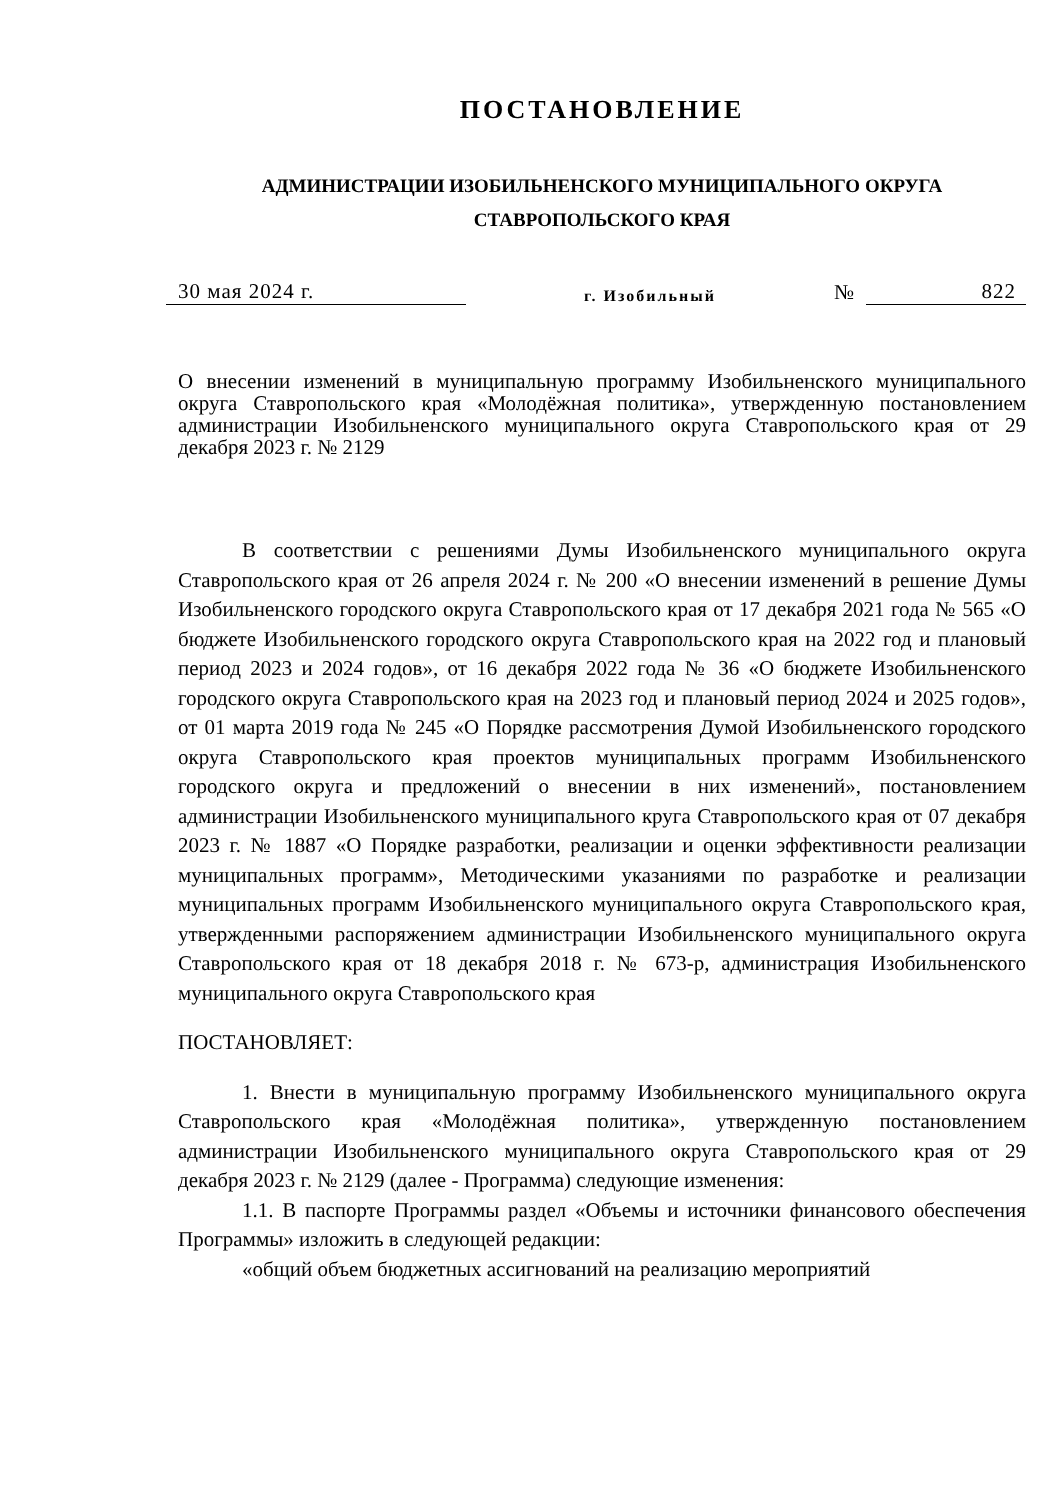ПОСТАНОВЛЕНИЕ
АДМИНИСТРАЦИИ ИЗОБИЛЬНЕНСКОГО МУНИЦИПАЛЬНОГО ОКРУГА
СТАВРОПОЛЬСКОГО КРАЯ
30 мая 2024 г. г. Изобильный № 822
О внесении изменений в муниципальную программу Изобильненского муниципального округа Ставропольского края «Молодёжная политика», утвержденную постановлением администрации Изобильненского муниципального округа Ставропольского края от 29 декабря 2023 г. № 2129
В соответствии с решениями Думы Изобильненского муниципального округа Ставропольского края от 26 апреля 2024 г. № 200 «О внесении изменений в решение Думы Изобильненского городского округа Ставропольского края от 17 декабря 2021 года № 565 «О бюджете Изобильненского городского округа Ставропольского края на 2022 год и плановый период 2023 и 2024 годов», от 16 декабря 2022 года № 36 «О бюджете Изобильненского городского округа Ставропольского края на 2023 год и плановый период 2024 и 2025 годов», от 01 марта 2019 года № 245 «О Порядке рассмотрения Думой Изобильненского городского округа Ставропольского края проектов муниципальных программ Изобильненского городского округа и предложений о внесении в них изменений», постановлением администрации Изобильненского муниципального круга Ставропольского края от 07 декабря 2023 г. № 1887 «О Порядке разработки, реализации и оценки эффективности реализации муниципальных программ», Методическими указаниями по разработке и реализации муниципальных программ Изобильненского муниципального округа Ставропольского края, утвержденными распоряжением администрации Изобильненского муниципального округа Ставропольского края от 18 декабря 2018 г. № 673-р, администрация Изобильненского муниципального округа Ставропольского края
ПОСТАНОВЛЯЕТ:
1. Внести в муниципальную программу Изобильненского муниципального округа Ставропольского края «Молодёжная политика», утвержденную постановлением администрации Изобильненского муниципального округа Ставропольского края от 29 декабря 2023 г. № 2129 (далее - Программа) следующие изменения:
1.1. В паспорте Программы раздел «Объемы и источники финансового обеспечения Программы» изложить в следующей редакции:
«общий объем бюджетных ассигнований на реализацию мероприятий